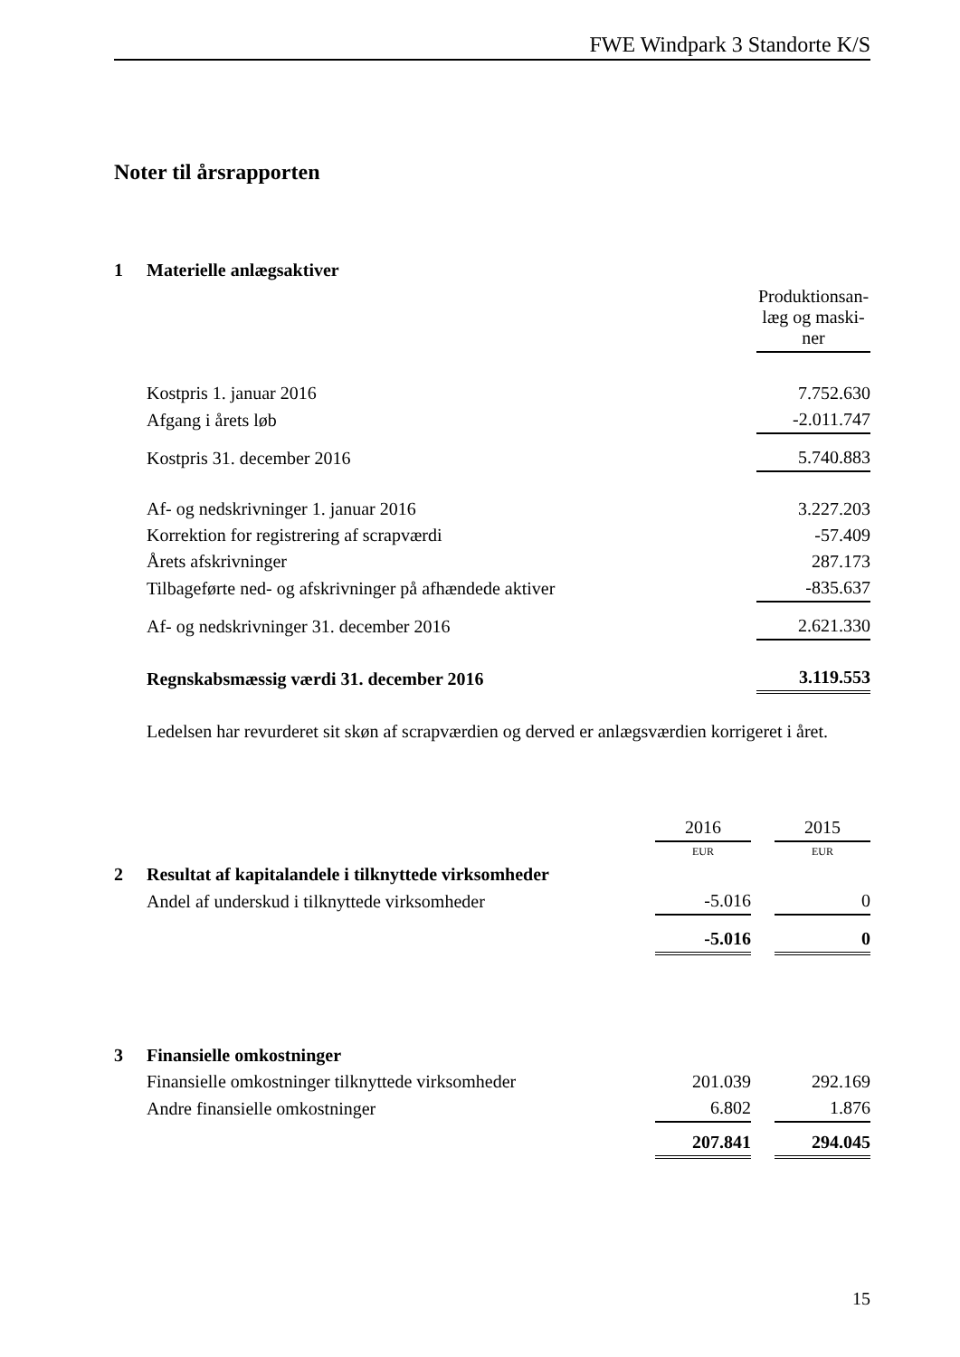FWE Windpark 3 Standorte K/S
Noter til årsrapporten
| 1 | Materielle anlægsaktiver | |
| | | Produktionsan- læg og maski- ner |
| | Kostpris 1. januar 2016 | 7.752.630 |
| | Afgang i årets løb | -2.011.747 |
| | Kostpris 31. december 2016 | 5.740.883 |
| | Af- og nedskrivninger 1. januar 2016 | 3.227.203 |
| | Korrektion for registrering af scrapværdi | -57.409 |
| | Årets afskrivninger | 287.173 |
| | Tilbageførte ned- og afskrivninger på afhændede aktiver | -835.637 |
| | Af- og nedskrivninger 31. december 2016 | 2.621.330 |
| | Regnskabsmæssig værdi 31. december 2016 | 3.119.553 |
Ledelsen har revurderet sit skøn af scrapværdien og derved er anlægsværdien korrigeret i året.
| | | 2016 | | 2015 |
| | | EUR | | EUR |
| 2 | Resultat af kapitalandele i tilknyttede virksomheder | | | |
| | Andel af underskud i tilknyttede virksomheder | -5.016 | | 0 |
| | | -5.016 | | 0 |
| 3 | Finansielle omkostninger | | | |
| | Finansielle omkostninger tilknyttede virksomheder | 201.039 | | 292.169 |
| | Andre finansielle omkostninger | 6.802 | | 1.876 |
| | | 207.841 | | 294.045 |
15